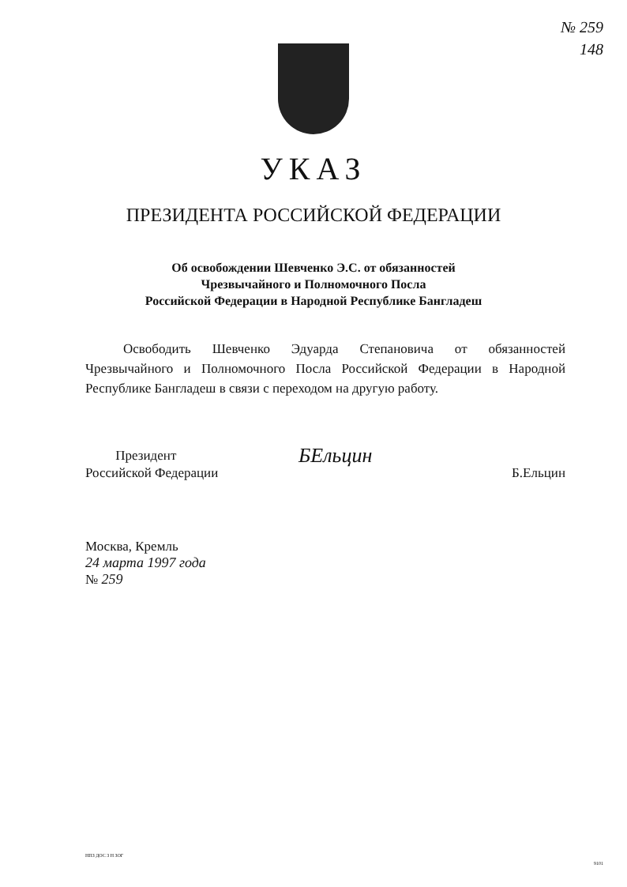№ 259
148
УКАЗ
ПРЕЗИДЕНТА РОССИЙСКОЙ ФЕДЕРАЦИИ
Об освобождении Шевченко Э.С. от обязанностей
Чрезвычайного и Полномочного Посла
Российской Федерации в Народной Республике Бангладеш
Освободить Шевченко Эдуарда Степановича от обязанностей Чрезвычайного и Полномочного Посла Российской Федерации в Народной Республике Бангладеш в связи с переходом на другую работу.
Президент
Российской Федерации
БЕльцин
Б.Ельцин
Москва, Кремль
24 марта 1997 года
№ 259
НПЗ ДОС 3 Н ЗОГ
9101